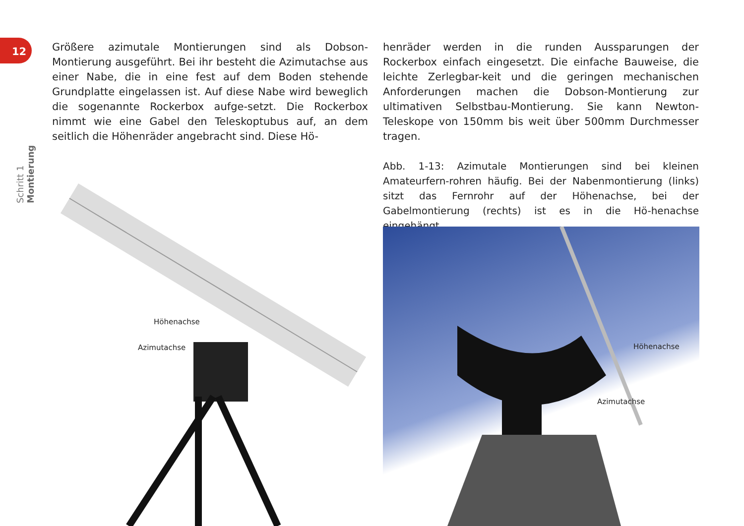12
Schritt 1 Montierung
Größere azimutale Montierungen sind als Dobson-Montierung ausgeführt. Bei ihr besteht die Azimutachse aus einer Nabe, die in eine fest auf dem Boden stehende Grundplatte eingelassen ist. Auf diese Nabe wird beweglich die sogenannte Rockerbox aufge-setzt. Die Rockerbox nimmt wie eine Gabel den Teleskoptubus auf, an dem seitlich die Höhenräder angebracht sind. Diese Hö-
henräder werden in die runden Aussparungen der Rockerbox einfach eingesetzt. Die einfache Bauweise, die leichte Zerlegbar-keit und die geringen mechanischen Anforderungen machen die Dobson-Montierung zur ultimativen Selbstbau-Montierung. Sie kann Newton-Teleskope von 150mm bis weit über 500mm Durchmesser tragen.
Abb. 1-13: Azimutale Montierungen sind bei kleinen Amateurfern-rohren häufig. Bei der Nabenmontierung (links) sitzt das Fernrohr auf der Höhenachse, bei der Gabelmontierung (rechts) ist es in die Hö-henachse eingehängt.
Höhenachse
Azimutachse
Höhenachse
Azimutachse